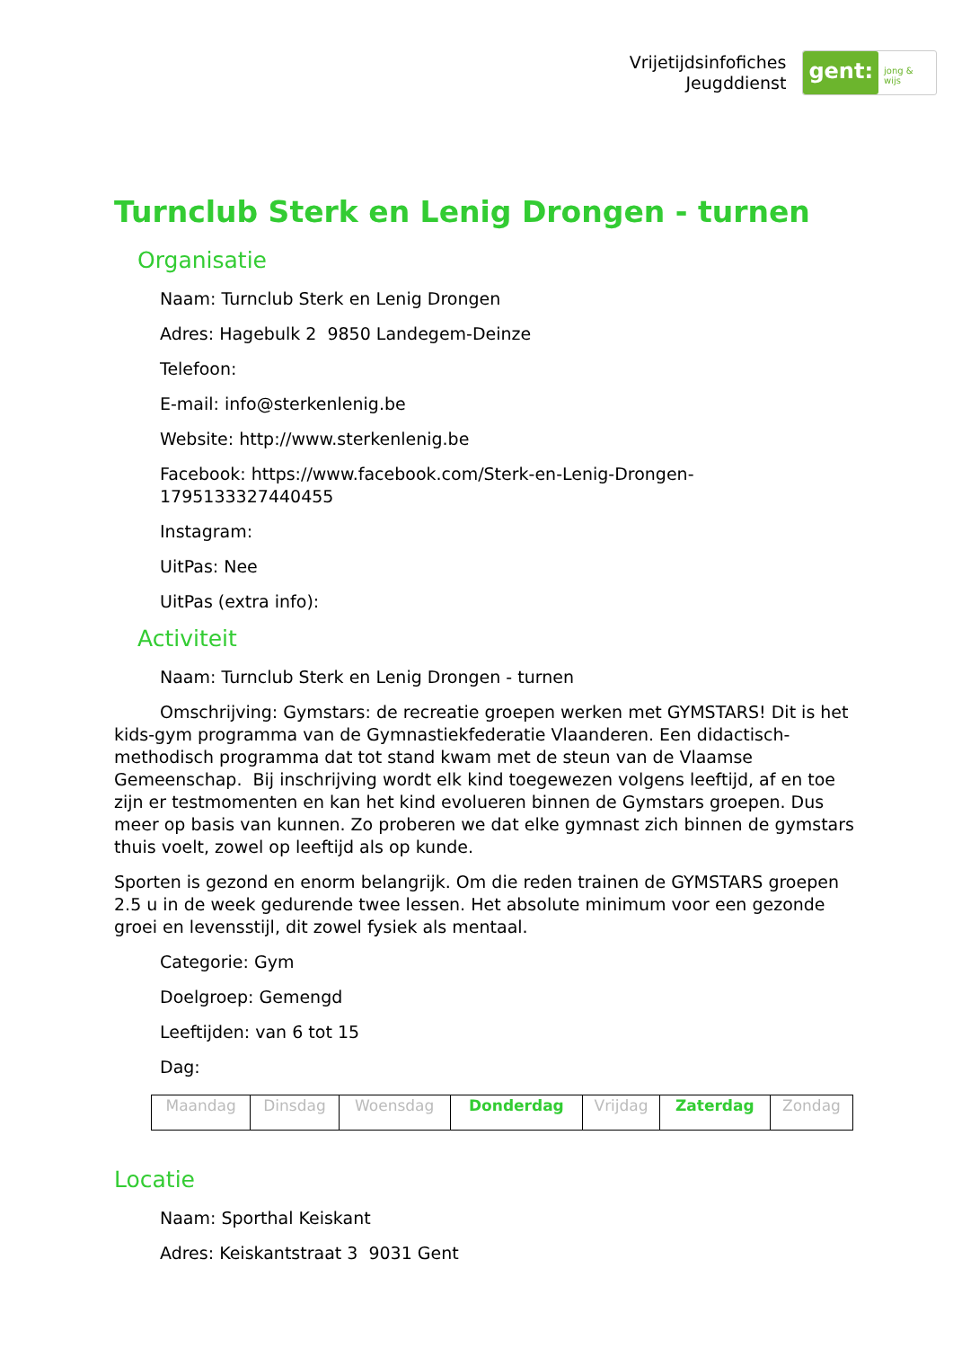Vrijetijdsinfofiches
Jeugddienst
gent:
jong & wijs
Turnclub Sterk en Lenig Drongen - turnen
Organisatie
Naam: Turnclub Sterk en Lenig Drongen
Adres: Hagebulk 2 9850 Landegem-Deinze
Telefoon:
E-mail: info@sterkenlenig.be
Website: http://www.sterkenlenig.be
Facebook: https://www.facebook.com/Sterk-en-Lenig-Drongen-1795133327440455
Instagram:
UitPas: Nee
UitPas (extra info):
Activiteit
Naam: Turnclub Sterk en Lenig Drongen - turnen
Omschrijving: Gymstars: de recreatie groepen werken met GYMSTARS! Dit is het kids-gym programma van de Gymnastiekfederatie Vlaanderen. Een didactisch-methodisch programma dat tot stand kwam met de steun van de Vlaamse Gemeenschap. Bij inschrijving wordt elk kind toegewezen volgens leeftijd, af en toe zijn er testmomenten en kan het kind evolueren binnen de Gymstars groepen. Dus meer op basis van kunnen. Zo proberen we dat elke gymnast zich binnen de gymstars thuis voelt, zowel op leeftijd als op kunde.
Sporten is gezond en enorm belangrijk. Om die reden trainen de GYMSTARS groepen 2.5 u in de week gedurende twee lessen. Het absolute minimum voor een gezonde groei en levensstijl, dit zowel fysiek als mentaal.
Categorie: Gym
Doelgroep: Gemengd
Leeftijden: van 6 tot 15
Dag:
| Maandag | Dinsdag | Woensdag | Donderdag | Vrijdag | Zaterdag | Zondag |
Locatie
Naam: Sporthal Keiskant
Adres: Keiskantstraat 3 9031 Gent